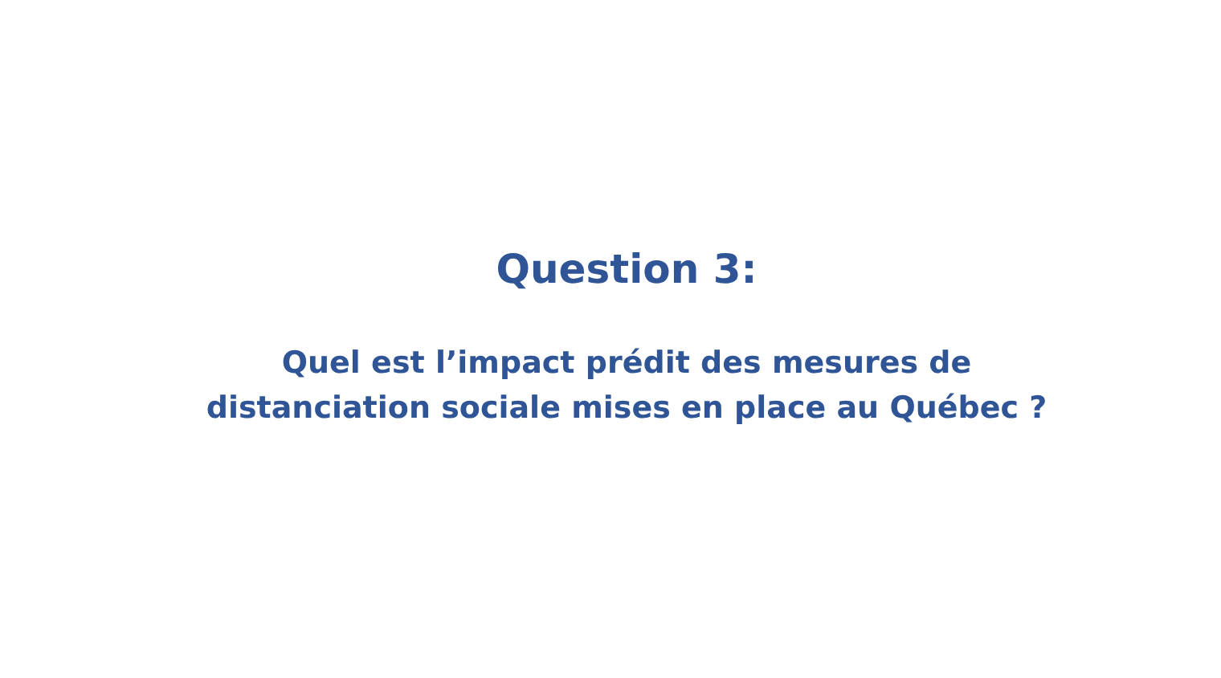Question 3:
Quel est l’impact prédit des mesures de
distanciation sociale mises en place au Québec ?